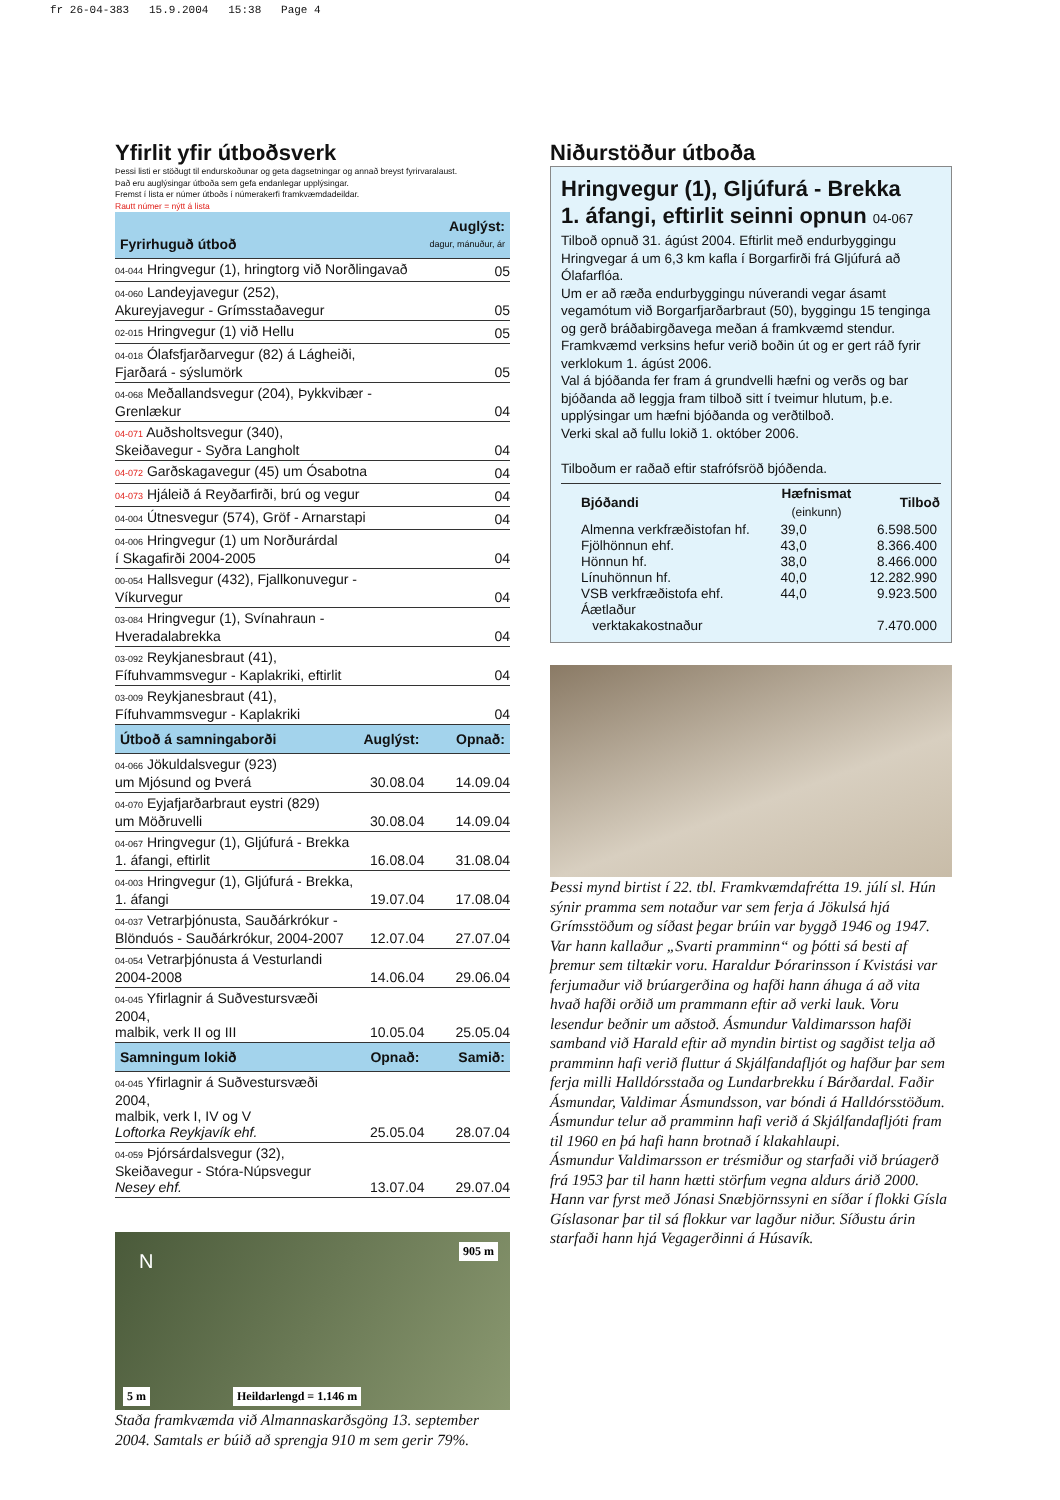fr 26-04-383 15.9.2004 15:38 Page 4
Yfirlit yfir útboðsverk
Þessi listi er stöðugt til endurskoðunar og geta dagsetningar og annað breyst fyrirvaralaust.
Það eru auglýsingar útboða sem gefa endanlegar upplýsingar.
Fremst í lista er númer útboðs í númerakerfi framkvæmdadeildar.
Rautt númer = nýtt á lista
| Fyrirhuguð útboð | | Auglýst: dagur, mánuður, ár |
| 04-044 Hringvegur (1), hringtorg við Norðlingavað | | 05 |
| 04-060 Landeyjavegur (252), Akureyjavegur - Grímsstaðavegur | | 05 |
| 02-015 Hringvegur (1) við Hellu | | 05 |
| 04-018 Ólafsfjarðarvegur (82) á Lágheiði, Fjarðará - sýslumörk | | 05 |
| 04-068 Meðallandsvegur (204), Þykkvibær - Grenlækur | | 04 |
| 04-071 Auðsholtsvegur (340), Skeiðavegur - Syðra Langholt | | 04 |
| 04-072 Garðskagavegur (45) um Ósabotna | | 04 |
| 04-073 Hjáleið á Reyðarfirði, brú og vegur | | 04 |
| 04-004 Útnesvegur (574), Gröf - Arnarstapi | | 04 |
| 04-006 Hringvegur (1) um Norðurárdal í Skagafirði 2004-2005 | | 04 |
| 00-054 Hallsvegur (432), Fjallkonuvegur - Víkurvegur | | 04 |
| 03-084 Hringvegur (1), Svínahraun - Hveradalabrekka | | 04 |
| 03-092 Reykjanesbraut (41), Fífuhvammsvegur - Kaplakriki, eftirlit | | 04 |
| 03-009 Reykjanesbraut (41), Fífuhvammsvegur - Kaplakriki | | 04 |
| Útboð á samningaborði | Auglýst: | Opnað: |
| 04-066 Jökuldalsvegur (923) um Mjósund og Þverá | 30.08.04 | 14.09.04 |
| 04-070 Eyjafjarðarbraut eystri (829) um Möðruvelli | 30.08.04 | 14.09.04 |
| 04-067 Hringvegur (1), Gljúfurá - Brekka 1. áfangi, eftirlit | 16.08.04 | 31.08.04 |
| 04-003 Hringvegur (1), Gljúfurá - Brekka, 1. áfangi | 19.07.04 | 17.08.04 |
| 04-037 Vetrarþjónusta, Sauðárkrókur - Blönduós - Sauðárkrókur, 2004-2007 | 12.07.04 | 27.07.04 |
| 04-054 Vetrarþjónusta á Vesturlandi 2004-2008 | 14.06.04 | 29.06.04 |
| 04-045 Yfirlagnir á Suðvestursvæði 2004, malbik, verk II og III | 10.05.04 | 25.05.04 |
| Samningum lokið | Opnað: | Samið: |
| 04-045 Yfirlagnir á Suðvestursvæði 2004, malbik, verk I, IV og V Loftorka Reykjavík ehf. | 25.05.04 | 28.07.04 |
| 04-059 Þjórsárdalsvegur (32), Skeiðavegur - Stóra-Núpsvegur Nesey ehf. | 13.07.04 | 29.07.04 |
N
905 m
5 m Heildarlengd = 1.146 m
Staða framkvæmda við Almannaskarðsgöng 13. september 2004. Samtals er búið að sprengja 910 m sem gerir 79%.
Niðurstöður útboða
Hringvegur (1), Gljúfurá - Brekka
1. áfangi, eftirlit seinni opnun 04-067
Tilboð opnuð 31. ágúst 2004. Eftirlit með endurbyggingu Hringvegar á um 6,3 km kafla í Borgarfirði frá Gljúfurá að Ólafarflóa.
Um er að ræða endurbyggingu núverandi vegar ásamt vegamótum við Borgarfjarðarbraut (50), byggingu 15 tenginga og gerð bráðabirgðavega meðan á framkvæmd stendur.
Framkvæmd verksins hefur verið boðin út og er gert ráð fyrir verklokum 1. ágúst 2006.
Val á bjóðanda fer fram á grundvelli hæfni og verðs og bar bjóðanda að leggja fram tilboð sitt í tveimur hlutum, þ.e. upplýsingar um hæfni bjóðanda og verðtilboð.
Verki skal að fullu lokið 1. október 2006.
Tilboðum er raðað eftir stafrófsröð bjóðenda.
| Bjóðandi | Hæfnismat (einkunn) | Tilboð |
| --- | --- | --- |
| Almenna verkfræðistofan hf. | 39,0 | 6.598.500 |
| Fjölhönnun ehf. | 43,0 | 8.366.400 |
| Hönnun hf. | 38,0 | 8.466.000 |
| Línuhönnun hf. | 40,0 | 12.282.990 |
| VSB verkfræðistofa ehf. | 44,0 | 9.923.500 |
| Áætlaður verktakakostnaður | | 7.470.000 |
Þessi mynd birtist í 22. tbl. Framkvæmdafrétta 19. júlí sl. Hún sýnir pramma sem notaður var sem ferja á Jökulsá hjá Grímsstöðum og síðast þegar brúin var byggð 1946 og 1947. Var hann kallaður „Svarti pramminn“ og þótti sá besti af þremur sem tiltækir voru. Haraldur Þórarinsson í Kvistási var ferjumaður við brúargerðina og hafði hann áhuga á að vita hvað hafði orðið um prammann eftir að verki lauk. Voru lesendur beðnir um aðstoð. Ásmundur Valdimarsson hafði samband við Harald eftir að myndin birtist og sagðist telja að pramminn hafi verið fluttur á Skjálfandafljót og hafður þar sem ferja milli Halldórsstaða og Lundarbrekku í Bárðardal. Faðir Ásmundar, Valdimar Ásmundsson, var bóndi á Halldórsstöðum. Ásmundur telur að pramminn hafi verið á Skjálfandafljóti fram til 1960 en þá hafi hann brotnað í klakahlaupi.
Ásmundur Valdimarsson er trésmiður og starfaði við brúagerð frá 1953 þar til hann hætti störfum vegna aldurs árið 2000. Hann var fyrst með Jónasi Snæbjörnssyni en síðar í flokki Gísla Gíslasonar þar til sá flokkur var lagður niður. Síðustu árin starfaði hann hjá Vegagerðinni á Húsavík.